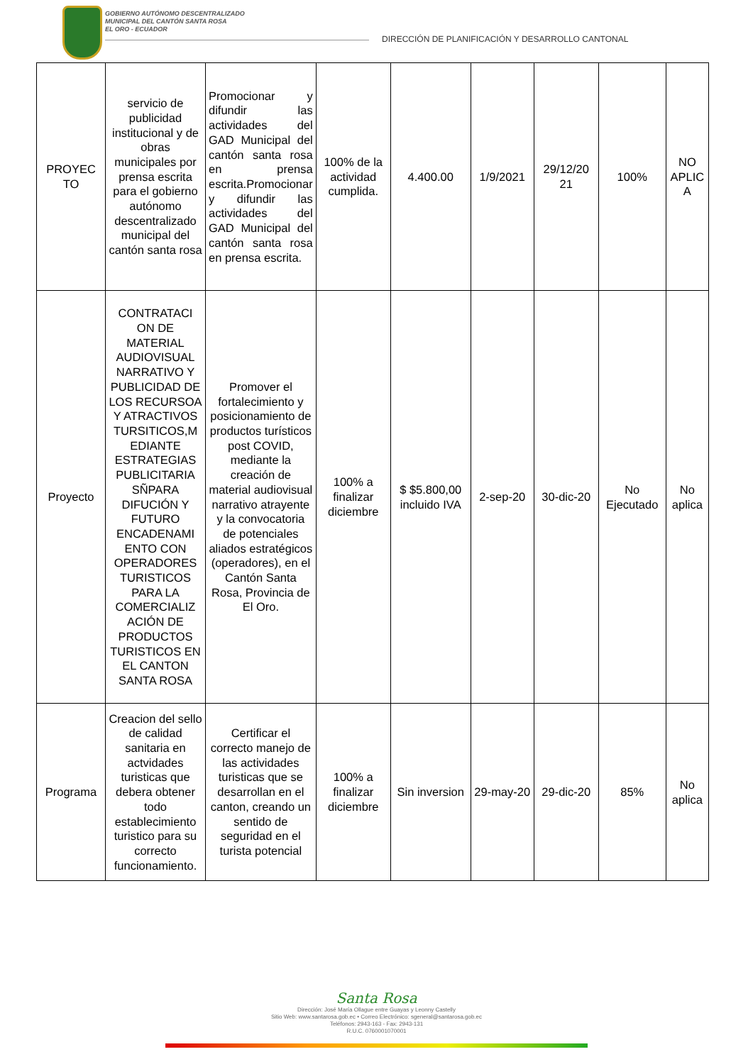GOBIERNO AUTÓNOMO DESCENTRALIZADO
MUNICIPAL DEL CANTÓN SANTA ROSA
EL ORO - ECUADOR
DIRECCIÓN DE PLANIFICACIÓN Y DESARROLLO CANTONAL
| PROYEC TO | servicio de publicidad institucional y de obras municipales por prensa escrita para el gobierno autónomo descentralizado municipal del cantón santa rosa | Promocionar y difundir las actividades del GAD Municipal del cantón santa rosa en prensa escrita.Promocionar y difundir las actividades del GAD Municipal del cantón santa rosa en prensa escrita. | 100% de la actividad cumplida. | 4.400.00 | 1/9/2021 | 29/12/20 21 | 100% | NO APLIC A |
| Proyecto | CONTRATACI ON DE MATERIAL AUDIOVISUAL NARRATIVO Y PUBLICIDAD DE LOS RECURSOA Y ATRACTIVOS TURSITICOS,M EDIANTE ESTRATEGIAS PUBLICITARIA SÑPARA DIFUCIÓN Y FUTURO ENCADENAMI ENTO CON OPERADORES TURISTICOS PARA LA COMERCIALIZ ACIÓN DE PRODUCTOS TURISTICOS EN EL CANTON SANTA ROSA | Promover el fortalecimiento y posicionamiento de productos turísticos post COVID, mediante la creación de material audiovisual narrativo atrayente y la convocatoria de potenciales aliados estratégicos (operadores), en el Cantón Santa Rosa, Provincia de El Oro. | 100% a finalizar diciembre | $ $5.800,00 incluido IVA | 2-sep-20 | 30-dic-20 | No Ejecutado | No aplica |
| Programa | Creacion del sello de calidad sanitaria en actvidades turisticas que debera obtener todo establecimiento turistico para su correcto funcionamiento. | Certificar el correcto manejo de las actividades turisticas que se desarrollan en el canton, creando un sentido de seguridad en el turista potencial | 100% a finalizar diciembre | Sin inversion | 29-may-20 | 29-dic-20 | 85% | No aplica |
Santa Rosa
Dirección: José María Ollague entre Guayas y Leonny Castelly
Sitio Web: www.santarosa.gob.ec • Correo Electrónico: sgeneral@santarosa.gob.ec
Teléfonos: 2943-163 - Fax: 2943-131
R.U.C. 0760001070001